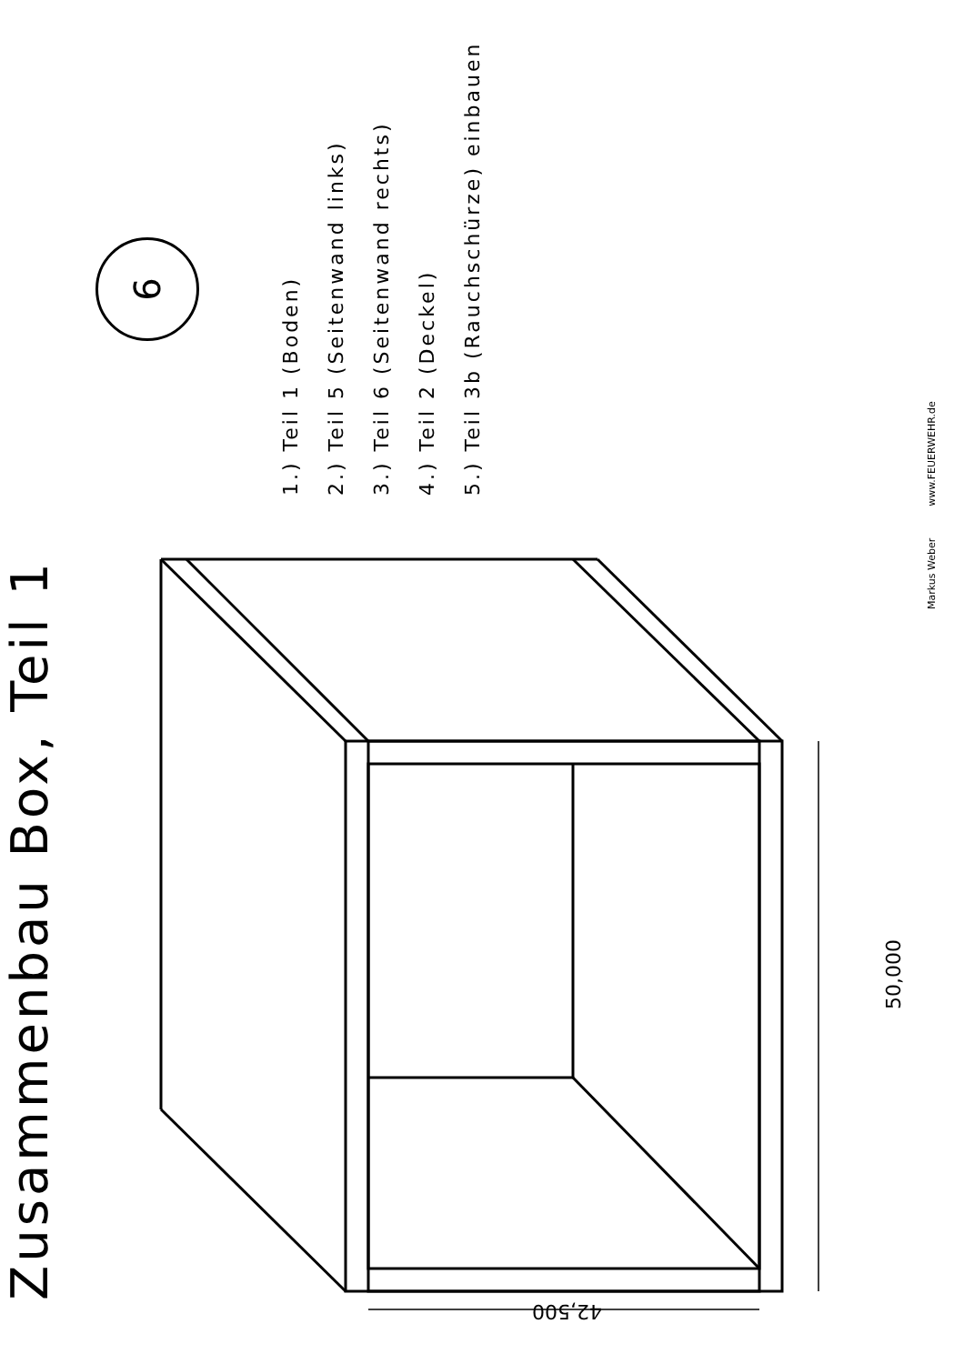Zusammenbau Box, Teil 1
6
1.) Teil 1 (Boden)
2.) Teil 5 (Seitenwand links)
3.) Teil 6 (Seitenwand rechts)
4.) Teil 2 (Deckel)
5.) Teil 3b (Rauchschürze) einbauen
Markus Weber www.FEUERWEHR.de
50,000
42,500